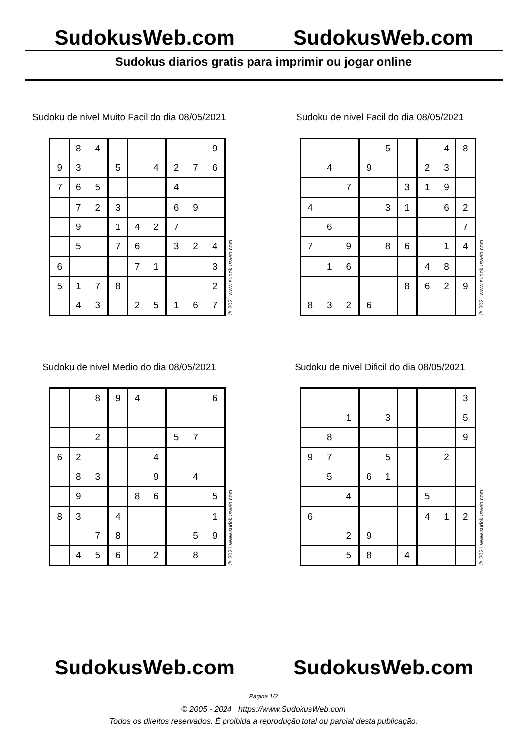SudokusWeb.com SudokusWeb.com
Sudokus diarios gratis para imprimir ou jogar online
Sudoku de nivel Muito Facil do dia 08/05/2021
| | 8 | 4 | | | | | | 9 |
| 9 | 3 | | 5 | | 4 | 2 | 7 | 6 |
| 7 | 6 | 5 | | | | 4 | | |
| | 7 | 2 | 3 | | | 6 | 9 | |
| | 9 | | 1 | 4 | 2 | 7 | | |
| | 5 | | 7 | 6 | | 3 | 2 | 4 |
| 6 | | | | 7 | 1 | | | 3 |
| 5 | 1 | 7 | 8 | | | | | 2 |
| | 4 | 3 | | 2 | 5 | 1 | 6 | 7 |
© 2021 www.sudokusweb.com
Sudoku de nivel Facil do dia 08/05/2021
| | | | | 5 | | | 4 | 8 |
| | 4 | | 9 | | | 2 | 3 | |
| | | 7 | | | 3 | 1 | 9 | |
| 4 | | | | 3 | 1 | | 6 | 2 |
| | 6 | | | | | | | 7 |
| 7 | | 9 | | 8 | 6 | | 1 | 4 |
| | 1 | 6 | | | | 4 | 8 | |
| | | | | | 8 | 6 | 2 | 9 |
| 8 | 3 | 2 | 6 | | | | | |
© 2021 www.sudokusweb.com
Sudoku de nivel Medio do dia 08/05/2021
| | | 8 | 9 | 4 | | | | 6 |
| | | 2 | | | | 5 | 7 | |
| 6 | 2 | | | | 4 | | | |
| | 8 | 3 | | | 9 | | 4 | |
| | 9 | | | 8 | 6 | | | 5 |
| 8 | 3 | | 4 | | | | | 1 |
| | | 7 | 8 | | | | 5 | 9 |
| | 4 | 5 | 6 | | 2 | | 8 | |
© 2021 www.sudokusweb.com
Sudoku de nivel Dificil do dia 08/05/2021
| | | | | | | | | 3 |
| | | 1 | | 3 | | | | 5 |
| | 8 | | | | | | | 9 |
| 9 | 7 | | | 5 | | | 2 | |
| | 5 | | 6 | 1 | | | | |
| | | 4 | | | | 5 | | |
| 6 | | | | | | 4 | 1 | 2 |
| | | 2 | 9 | | | | | |
| | | 5 | 8 | | 4 | | | |
© 2021 www.sudokusweb.com
SudokusWeb.com SudokusWeb.com
Página 1/2
© 2005 - 2024 https://www.SudokusWeb.com
Todos os direitos reservados. É proibida a reprodução total ou parcial desta publicação.